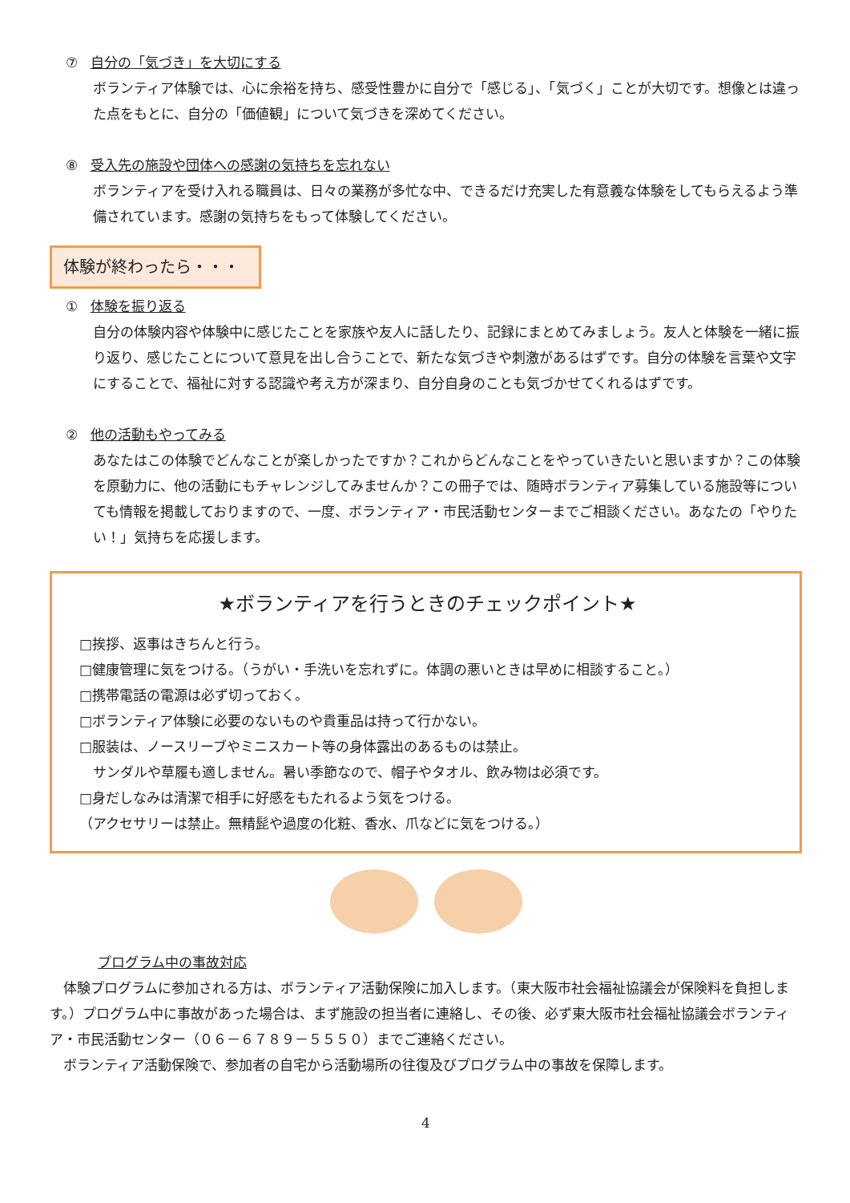⑦ 自分の「気づき」を大切にする
ボランティア体験では、心に余裕を持ち、感受性豊かに自分で「感じる」、「気づく」ことが大切です。想像とは違った点をもとに、自分の「価値観」について気づきを深めてください。
⑧ 受入先の施設や団体への感謝の気持ちを忘れない
ボランティアを受け入れる職員は、日々の業務が多忙な中、できるだけ充実した有意義な体験をしてもらえるよう準備されています。感謝の気持ちをもって体験してください。
体験が終わったら・・・
① 体験を振り返る
自分の体験内容や体験中に感じたことを家族や友人に話したり、記録にまとめてみましょう。友人と体験を一緒に振り返り、感じたことについて意見を出し合うことで、新たな気づきや刺激があるはずです。自分の体験を言葉や文字にすることで、福祉に対する認識や考え方が深まり、自分自身のことも気づかせてくれるはずです。
② 他の活動もやってみる
あなたはこの体験でどんなことが楽しかったですか？これからどんなことをやっていきたいと思いますか？この体験を原動力に、他の活動にもチャレンジしてみませんか？この冊子では、随時ボランティア募集している施設等についても情報を掲載しておりますので、一度、ボランティア・市民活動センターまでご相談ください。あなたの「やりたい！」気持ちを応援します。
★ボランティアを行うときのチェックポイント★
□挨拶、返事はきちんと行う。
□健康管理に気をつける。（うがい・手洗いを忘れずに。体調の悪いときは早めに相談すること。）
□携帯電話の電源は必ず切っておく。
□ボランティア体験に必要のないものや貴重品は持って行かない。
□服装は、ノースリーブやミニスカート等の身体露出のあるものは禁止。
　サンダルや草履も適しません。暑い季節なので、帽子やタオル、飲み物は必須です。
□身だしなみは清潔で相手に好感をもたれるよう気をつける。
（アクセサリーは禁止。無精髭や過度の化粧、香水、爪などに気をつける。）
プログラム中の事故対応
　体験プログラムに参加される方は、ボランティア活動保険に加入します。（東大阪市社会福祉協議会が保険料を負担します。）プログラム中に事故があった場合は、まず施設の担当者に連絡し、その後、必ず東大阪市社会福祉協議会ボランティア・市民活動センター（０６－６７８９－５５５０）までご連絡ください。
　ボランティア活動保険で、参加者の自宅から活動場所の往復及びプログラム中の事故を保障します。
4